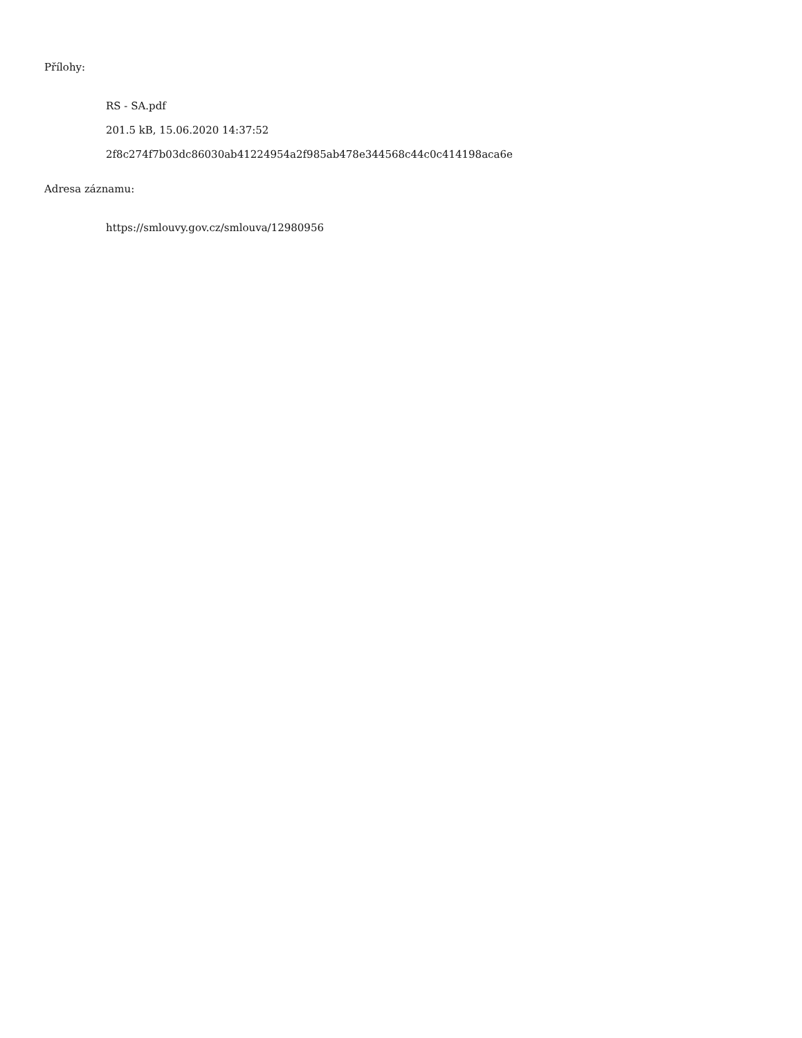Přílohy:
RS - SA.pdf
201.5 kB, 15.06.2020 14:37:52
2f8c274f7b03dc86030ab41224954a2f985ab478e344568c44c0c414198aca6e
Adresa záznamu:
https://smlouvy.gov.cz/smlouva/12980956